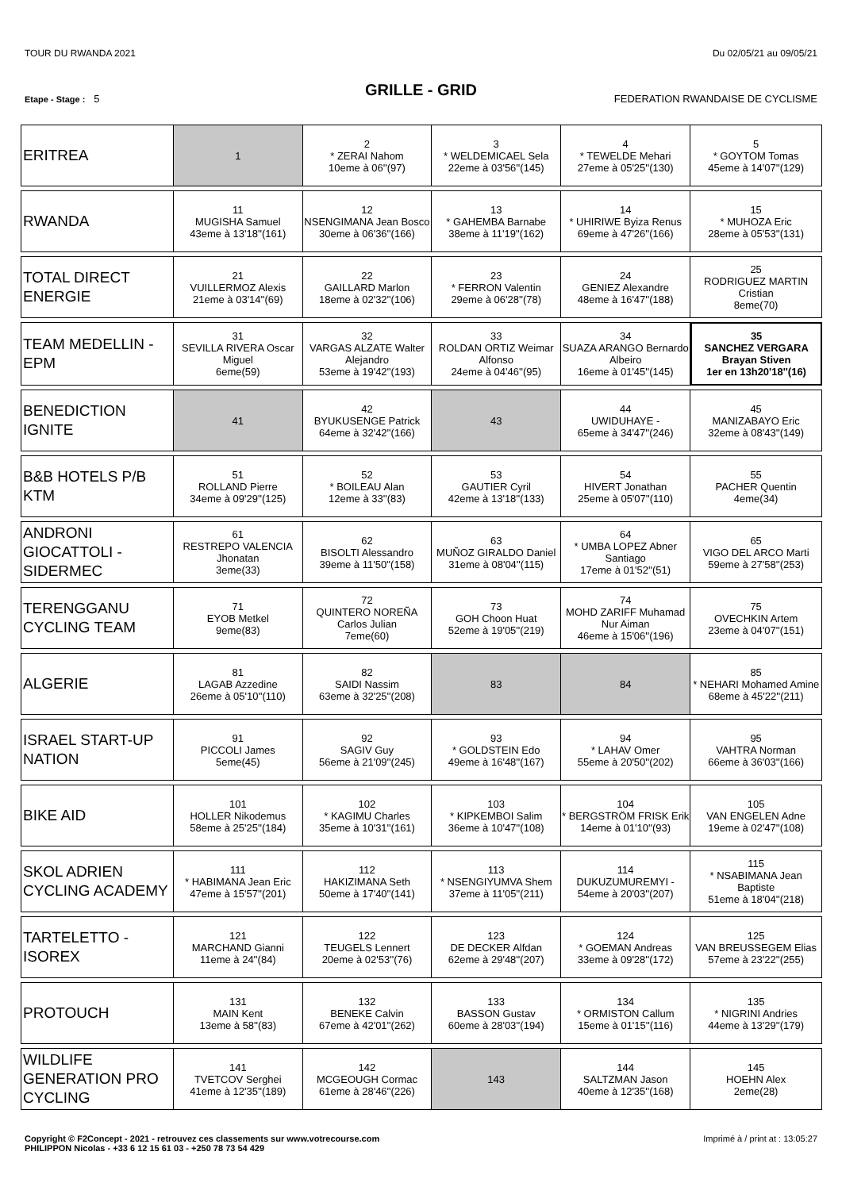TOUR DU RWANDA 2021 Du 02/05/21 au 09/05/21
GRILLE - GRID
Etape - Stage : 5 FEDERATION RWANDAISE DE CYCLISME
| ERITREA | 1 | 2 * ZERAI Nahom 10eme à 06''(97) | 3 * WELDEMICAEL Sela 22eme à 03'56''(145) | 4 * TEWELDE Mehari 27eme à 05'25''(130) | 5 * GOYTOM Tomas 45eme à 14'07''(129) |
| RWANDA | 11 MUGISHA Samuel 43eme à 13'18''(161) | 12 NSENGIMANA Jean Bosco 30eme à 06'36''(166) | 13 * GAHEMBA Barnabe 38eme à 11'19''(162) | 14 * UHIRIWE Byiza Renus 69eme à 47'26''(166) | 15 * MUHOZA Eric 28eme à 05'53''(131) |
| TOTAL DIRECT ENERGIE | 21 VUILLERMOZ Alexis 21eme à 03'14''(69) | 22 GAILLARD Marlon 18eme à 02'32''(106) | 23 * FERRON Valentin 29eme à 06'28''(78) | 24 GENIEZ Alexandre 48eme à 16'47''(188) | 25 RODRIGUEZ MARTIN Cristian 8eme(70) |
| TEAM MEDELLIN - EPM | 31 SEVILLA RIVERA Oscar Miguel 6eme(59) | 32 VARGAS ALZATE Walter Alejandro 53eme à 19'42''(193) | 33 ROLDAN ORTIZ Weimar Alfonso 24eme à 04'46''(95) | 34 SUAZA ARANGO Bernardo Albeiro 16eme à 01'45''(145) | 35 SANCHEZ VERGARA Brayan Stiven 1er en 13h20'18''(16) |
| BENEDICTION IGNITE | 41 | 42 BYUKUSENGE Patrick 64eme à 32'42''(166) | 43 | 44 UWIDUHAYE - 65eme à 34'47''(246) | 45 MANIZABAYO Eric 32eme à 08'43''(149) |
| B&B HOTELS P/B KTM | 51 ROLLAND Pierre 34eme à 09'29''(125) | 52 * BOILEAU Alan 12eme à 33''(83) | 53 GAUTIER Cyril 42eme à 13'18''(133) | 54 HIVERT Jonathan 25eme à 05'07''(110) | 55 PACHER Quentin 4eme(34) |
| ANDRONI GIOCATTOLI - SIDERMEC | 61 RESTREPO VALENCIA Jhonatan 3eme(33) | 62 BISOLTI Alessandro 39eme à 11'50''(158) | 63 MUÑOZ GIRALDO Daniel 31eme à 08'04''(115) | 64 * UMBA LOPEZ Abner Santiago 17eme à 01'52''(51) | 65 VIGO DEL ARCO Marti 59eme à 27'58''(253) |
| TERENGGANU CYCLING TEAM | 71 EYOB Metkel 9eme(83) | 72 QUINTERO NOREÑA Carlos Julian 7eme(60) | 73 GOH Choon Huat 52eme à 19'05''(219) | 74 MOHD ZARIFF Muhamad Nur Aiman 46eme à 15'06''(196) | 75 OVECHKIN Artem 23eme à 04'07''(151) |
| ALGERIE | 81 LAGAB Azzedine 26eme à 05'10''(110) | 82 SAIDI Nassim 63eme à 32'25''(208) | 83 | 84 | 85 * NEHARI Mohamed Amine 68eme à 45'22''(211) |
| ISRAEL START-UP NATION | 91 PICCOLI James 5eme(45) | 92 SAGIV Guy 56eme à 21'09''(245) | 93 * GOLDSTEIN Edo 49eme à 16'48''(167) | 94 * LAHAV Omer 55eme à 20'50''(202) | 95 VAHTRA Norman 66eme à 36'03''(166) |
| BIKE AID | 101 HOLLER Nikodemus 58eme à 25'25''(184) | 102 * KAGIMU Charles 35eme à 10'31''(161) | 103 * KIPKEMBOI Salim 36eme à 10'47''(108) | 104 * BERGSTRÖM FRISK Erik 14eme à 01'10''(93) | 105 VAN ENGELEN Adne 19eme à 02'47''(108) |
| SKOL ADRIEN CYCLING ACADEMY | 111 * HABIMANA Jean Eric 47eme à 15'57''(201) | 112 HAKIZIMANA Seth 50eme à 17'40''(141) | 113 * NSENGIYUMVA Shem 37eme à 11'05''(211) | 114 DUKUZUMUREMYI - 54eme à 20'03''(207) | 115 * NSABIMANA Jean Baptiste 51eme à 18'04''(218) |
| TARTELETTO - ISOREX | 121 MARCHAND Gianni 11eme à 24''(84) | 122 TEUGELS Lennert 20eme à 02'53''(76) | 123 DE DECKER Alfdan 62eme à 29'48''(207) | 124 * GOEMAN Andreas 33eme à 09'28''(172) | 125 VAN BREUSSEGEM Elias 57eme à 23'22''(255) |
| PROTOUCH | 131 MAIN Kent 13eme à 58''(83) | 132 BENEKE Calvin 67eme à 42'01''(262) | 133 BASSON Gustav 60eme à 28'03''(194) | 134 * ORMISTON Callum 15eme à 01'15''(116) | 135 * NIGRINI Andries 44eme à 13'29''(179) |
| WILDLIFE GENERATION PRO CYCLING | 141 TVETCOV Serghei 41eme à 12'35''(189) | 142 MCGEOUGH Cormac 61eme à 28'46''(226) | 143 | 144 SALTZMAN Jason 40eme à 12'35''(168) | 145 HOEHN Alex 2eme(28) |
Copyright © F2Concept - 2021 - retrouvez ces classements sur www.votrecourse.com
PHILIPPON Nicolas - +33 6 12 15 61 03 - +250 78 73 54 429 Imprimé à / print at : 13:05:27